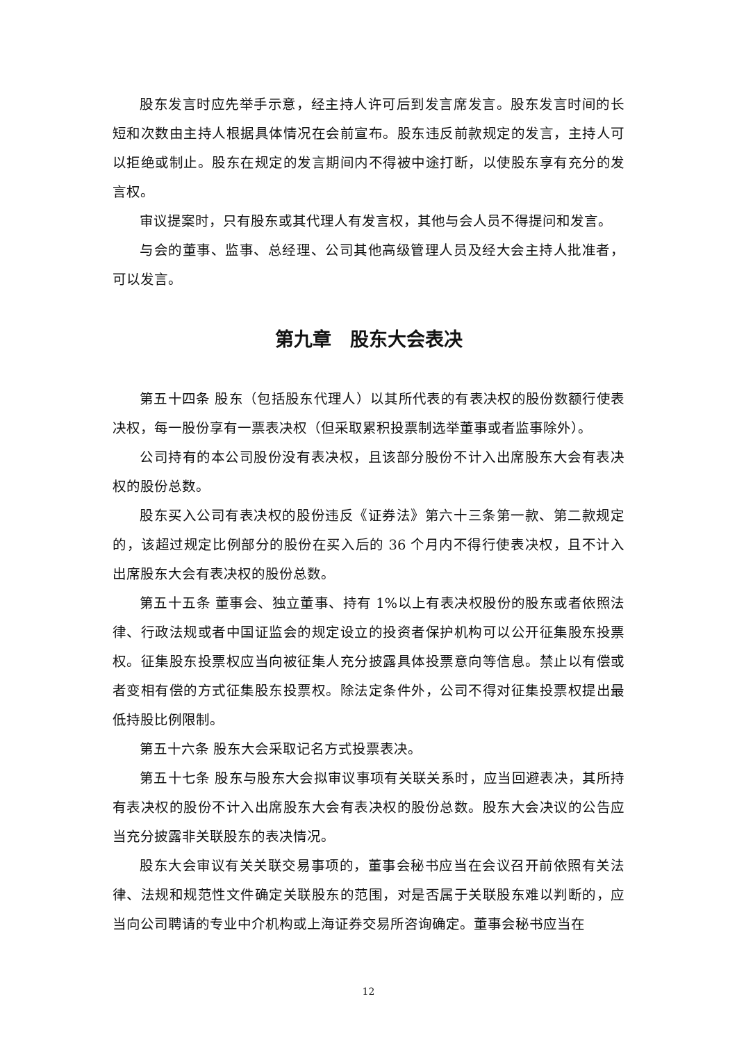股东发言时应先举手示意，经主持人许可后到发言席发言。股东发言时间的长短和次数由主持人根据具体情况在会前宣布。股东违反前款规定的发言，主持人可以拒绝或制止。股东在规定的发言期间内不得被中途打断，以使股东享有充分的发言权。
审议提案时，只有股东或其代理人有发言权，其他与会人员不得提问和发言。
与会的董事、监事、总经理、公司其他高级管理人员及经大会主持人批准者，可以发言。
第九章　股东大会表决
第五十四条 股东（包括股东代理人）以其所代表的有表决权的股份数额行使表决权，每一股份享有一票表决权（但采取累积投票制选举董事或者监事除外）。
公司持有的本公司股份没有表决权，且该部分股份不计入出席股东大会有表决权的股份总数。
股东买入公司有表决权的股份违反《证券法》第六十三条第一款、第二款规定的，该超过规定比例部分的股份在买入后的 36 个月内不得行使表决权，且不计入出席股东大会有表决权的股份总数。
第五十五条 董事会、独立董事、持有 1%以上有表决权股份的股东或者依照法律、行政法规或者中国证监会的规定设立的投资者保护机构可以公开征集股东投票权。征集股东投票权应当向被征集人充分披露具体投票意向等信息。禁止以有偿或者变相有偿的方式征集股东投票权。除法定条件外，公司不得对征集投票权提出最低持股比例限制。
第五十六条 股东大会采取记名方式投票表决。
第五十七条 股东与股东大会拟审议事项有关联关系时，应当回避表决，其所持有表决权的股份不计入出席股东大会有表决权的股份总数。股东大会决议的公告应当充分披露非关联股东的表决情况。
股东大会审议有关关联交易事项的，董事会秘书应当在会议召开前依照有关法律、法规和规范性文件确定关联股东的范围，对是否属于关联股东难以判断的，应当向公司聘请的专业中介机构或上海证券交易所咨询确定。董事会秘书应当在
12